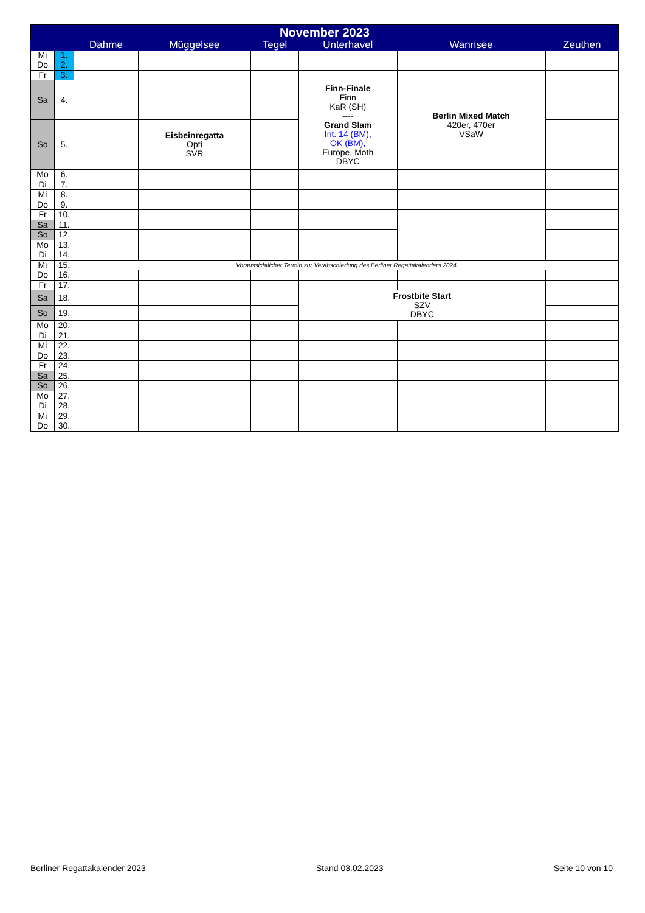| November 2023 | | | | | | | |
| --- | --- | --- | --- | --- | --- | --- | --- |
| | | Dahme | Müggelsee | Tegel | Unterhavel | Wannsee | Zeuthen |
| Mi | 1. | | | | | | |
| Do | 2. | | | | | | |
| Fr | 3. | | | | | | |
| Sa | 4. | | | | Finn-Finale Finn KaR (SH) ---- Grand Slam Int. 14 (BM), OK (BM), Europe, Moth DBYC | Berlin Mixed Match 420er, 470er VSaW | |
| So | 5. | | Eisbeinregatta Opti SVR | | | | |
| Mo | 6. | | | | | | |
| Di | 7. | | | | | | |
| Mi | 8. | | | | | | |
| Do | 9. | | | | | | |
| Fr | 10. | | | | | | |
| Sa | 11. | | | | | | |
| So | 12. | | | | | | |
| Mo | 13. | | | | | | |
| Di | 14. | | | | | | |
| Mi | 15. | Voraussichtlicher Termin zur Verabschiedung des Berliner Regattakalenders 2024 | | | | | |
| Do | 16. | | | | | | |
| Fr | 17. | | | | | | |
| Sa | 18. | | | | Frostbite Start SZV DBYC | | |
| So | 19. | | | | | | |
| Mo | 20. | | | | | | |
| Di | 21. | | | | | | |
| Mi | 22. | | | | | | |
| Do | 23. | | | | | | |
| Fr | 24. | | | | | | |
| Sa | 25. | | | | | | |
| So | 26. | | | | | | |
| Mo | 27. | | | | | | |
| Di | 28. | | | | | | |
| Mi | 29. | | | | | | |
| Do | 30. | | | | | | |
Berliner Regattakalender 2023 Stand 03.02.2023 Seite 10 von 10